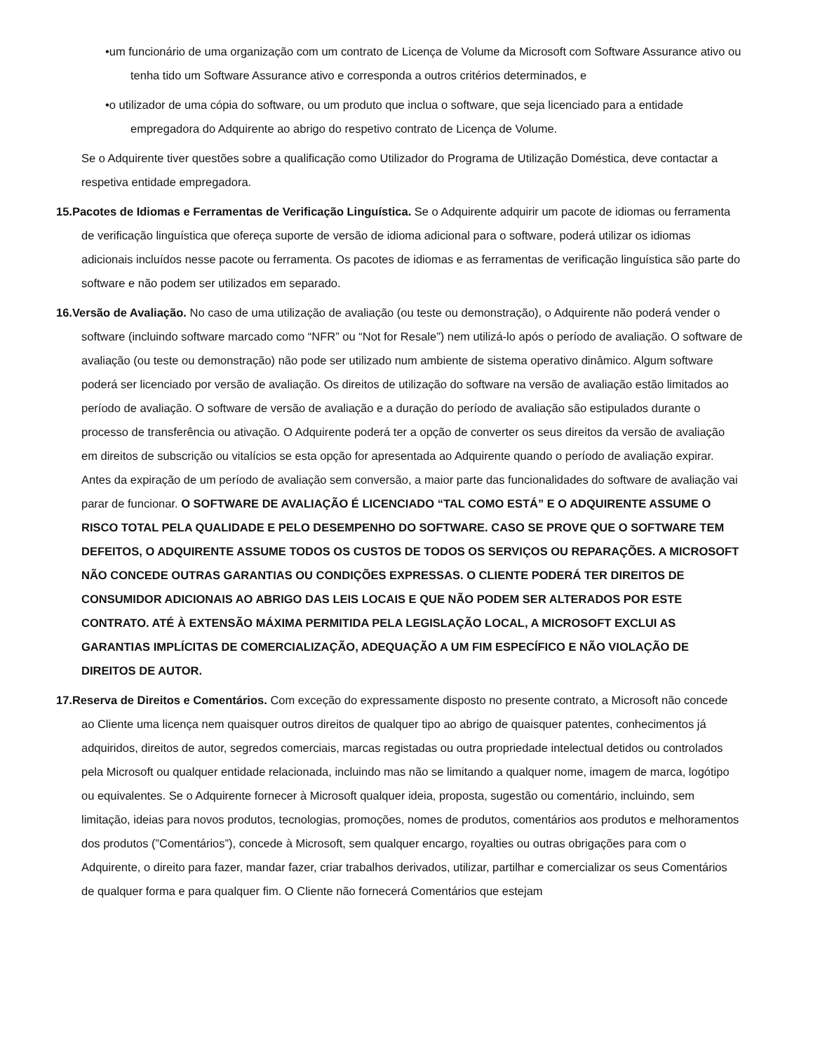•um funcionário de uma organização com um contrato de Licença de Volume da Microsoft com Software Assurance ativo ou tenha tido um Software Assurance ativo e corresponda a outros critérios determinados, e
•o utilizador de uma cópia do software, ou um produto que inclua o software, que seja licenciado para a entidade empregadora do Adquirente ao abrigo do respetivo contrato de Licença de Volume.
Se o Adquirente tiver questões sobre a qualificação como Utilizador do Programa de Utilização Doméstica, deve contactar a respetiva entidade empregadora.
15.Pacotes de Idiomas e Ferramentas de Verificação Linguística. Se o Adquirente adquirir um pacote de idiomas ou ferramenta de verificação linguística que ofereça suporte de versão de idioma adicional para o software, poderá utilizar os idiomas adicionais incluídos nesse pacote ou ferramenta. Os pacotes de idiomas e as ferramentas de verificação linguística são parte do software e não podem ser utilizados em separado.
16.Versão de Avaliação. No caso de uma utilização de avaliação (ou teste ou demonstração), o Adquirente não poderá vender o software (incluindo software marcado como “NFR” ou “Not for Resale”) nem utilizá-lo após o período de avaliação. O software de avaliação (ou teste ou demonstração) não pode ser utilizado num ambiente de sistema operativo dinâmico. Algum software poderá ser licenciado por versão de avaliação. Os direitos de utilização do software na versão de avaliação estão limitados ao período de avaliação. O software de versão de avaliação e a duração do período de avaliação são estipulados durante o processo de transferência ou ativação. O Adquirente poderá ter a opção de converter os seus direitos da versão de avaliação em direitos de subscrição ou vitalícios se esta opção for apresentada ao Adquirente quando o período de avaliação expirar. Antes da expiração de um período de avaliação sem conversão, a maior parte das funcionalidades do software de avaliação vai parar de funcionar. O SOFTWARE DE AVALIAÇÃO É LICENCIADO “TAL COMO ESTÁ” E O ADQUIRENTE ASSUME O RISCO TOTAL PELA QUALIDADE E PELO DESEMPENHO DO SOFTWARE. CASO SE PROVE QUE O SOFTWARE TEM DEFEITOS, O ADQUIRENTE ASSUME TODOS OS CUSTOS DE TODOS OS SERVIÇOS OU REPARAÇÕES. A MICROSOFT NÃO CONCEDE OUTRAS GARANTIAS OU CONDIÇÕES EXPRESSAS. O CLIENTE PODERÁ TER DIREITOS DE CONSUMIDOR ADICIONAIS AO ABRIGO DAS LEIS LOCAIS E QUE NÃO PODEM SER ALTERADOS POR ESTE CONTRATO. ATÉ À EXTENSÃO MÁXIMA PERMITIDA PELA LEGISLAÇÃO LOCAL, A MICROSOFT EXCLUI AS GARANTIAS IMPLÍCITAS DE COMERCIALIZAÇÃO, ADEQUAÇÃO A UM FIM ESPECÍFICO E NÃO VIOLAÇÃO DE DIREITOS DE AUTOR.
17.Reserva de Direitos e Comentários. Com exceção do expressamente disposto no presente contrato, a Microsoft não concede ao Cliente uma licença nem quaisquer outros direitos de qualquer tipo ao abrigo de quaisquer patentes, conhecimentos já adquiridos, direitos de autor, segredos comerciais, marcas registadas ou outra propriedade intelectual detidos ou controlados pela Microsoft ou qualquer entidade relacionada, incluindo mas não se limitando a qualquer nome, imagem de marca, logótipo ou equivalentes. Se o Adquirente fornecer à Microsoft qualquer ideia, proposta, sugestão ou comentário, incluindo, sem limitação, ideias para novos produtos, tecnologias, promoções, nomes de produtos, comentários aos produtos e melhoramentos dos produtos (”Comentários”), concede à Microsoft, sem qualquer encargo, royalties ou outras obrigações para com o Adquirente, o direito para fazer, mandar fazer, criar trabalhos derivados, utilizar, partilhar e comercializar os seus Comentários de qualquer forma e para qualquer fim. O Cliente não fornecerá Comentários que estejam